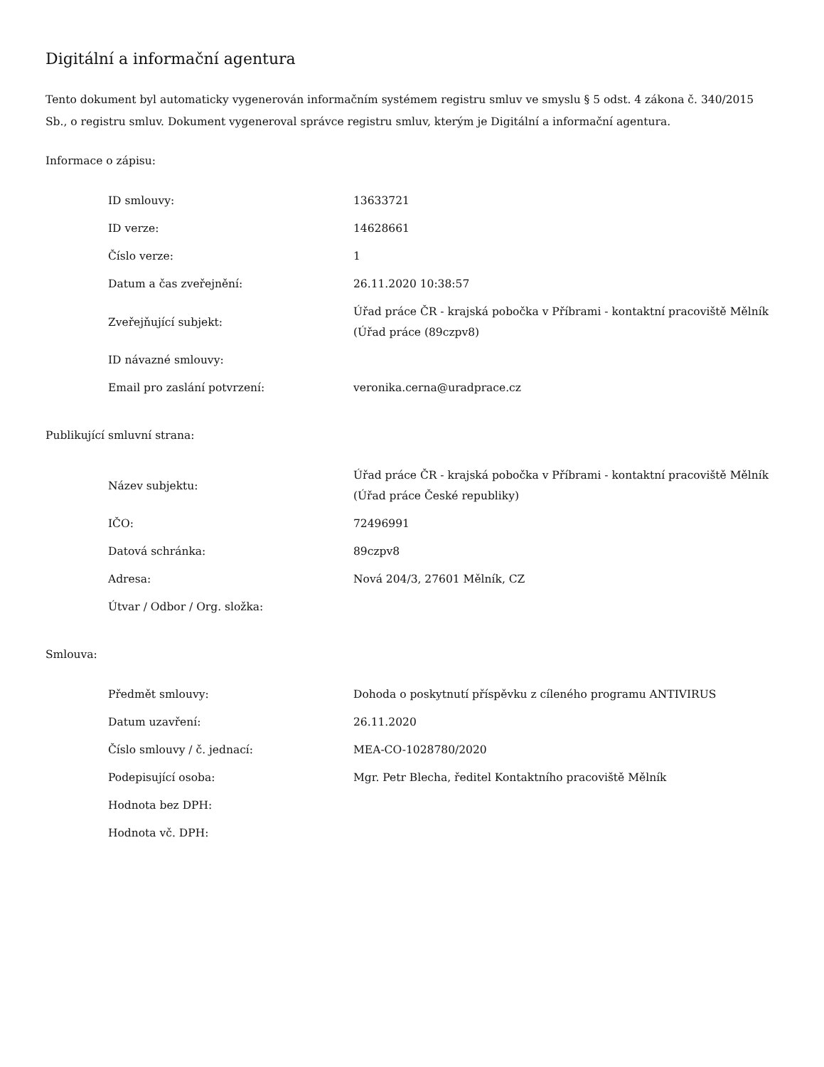Digitální a informační agentura
Tento dokument byl automaticky vygenerován informačním systémem registru smluv ve smyslu § 5 odst. 4 zákona č. 340/2015 Sb., o registru smluv. Dokument vygeneroval správce registru smluv, kterým je Digitální a informační agentura.
Informace o zápisu:
| ID smlouvy: | 13633721 |
| ID verze: | 14628661 |
| Číslo verze: | 1 |
| Datum a čas zveřejnění: | 26.11.2020 10:38:57 |
| Zveřejňující subjekt: | Úřad práce ČR - krajská pobočka v Příbrami - kontaktní pracoviště Mělník (Úřad práce (89czpv8) |
| ID návazné smlouvy: | |
| Email pro zaslání potvrzení: | veronika.cerna@uradprace.cz |
Publikující smluvní strana:
| Název subjektu: | Úřad práce ČR - krajská pobočka v Příbrami - kontaktní pracoviště Mělník (Úřad práce České republiky) |
| IČO: | 72496991 |
| Datová schránka: | 89czpv8 |
| Adresa: | Nová 204/3, 27601 Mělník, CZ |
| Útvar / Odbor / Org. složka: | |
Smlouva:
| Předmět smlouvy: | Dohoda o poskytnutí příspěvku z cíleného programu ANTIVIRUS |
| Datum uzavření: | 26.11.2020 |
| Číslo smlouvy / č. jednací: | MEA-CO-1028780/2020 |
| Podepisující osoba: | Mgr. Petr Blecha, ředitel Kontaktního pracoviště Mělník |
| Hodnota bez DPH: | |
| Hodnota vč. DPH: | |